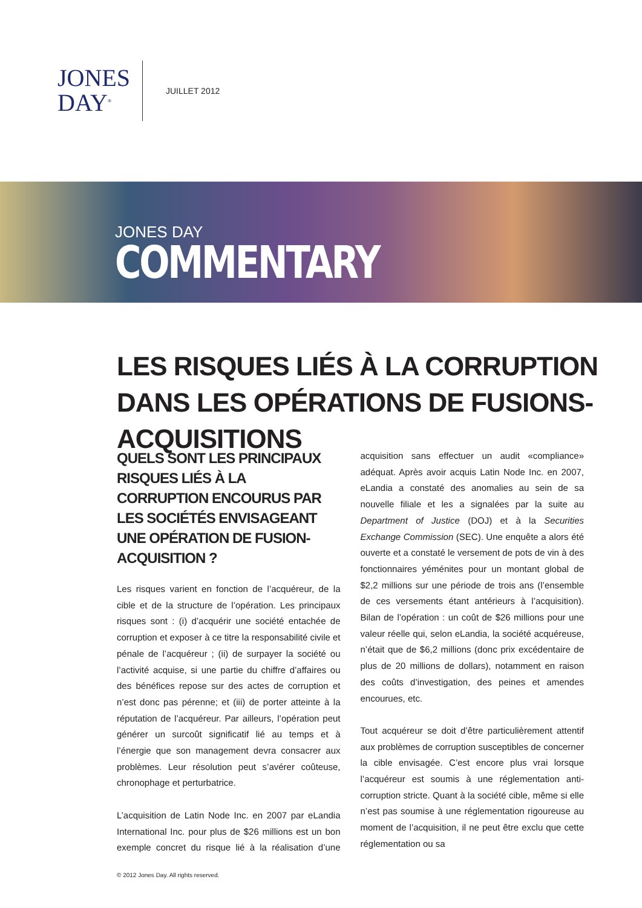JONES
DAY<sup>®</sup>
JUILLET 2012
JONES DAY
COMMENTARY
LES RISQUES LIÉS À LA CORRUPTION DANS LES OPÉRATIONS DE FUSIONS-ACQUISITIONS
QUELS SONT LES PRINCIPAUX RISQUES LIÉS À LA CORRUPTION ENCOURUS PAR LES SOCIÉTÉS ENVISAGEANT UNE OPÉRATION DE FUSION-ACQUISITION ?
Les risques varient en fonction de l’acquéreur, de la cible et de la structure de l’opération. Les principaux risques sont : (i) d’acquérir une société entachée de corruption et exposer à ce titre la responsabilité civile et pénale de l’acquéreur ; (ii) de surpayer la société ou l’activité acquise, si une partie du chiffre d’affaires ou des bénéfices repose sur des actes de corruption et n’est donc pas pérenne; et (iii) de porter atteinte à la réputation de l’acquéreur. Par ailleurs, l’opération peut générer un surcoût significatif lié au temps et à l’énergie que son management devra consacrer aux problèmes. Leur résolution peut s’avérer coûteuse, chronophage et perturbatrice.
L’acquisition de Latin Node Inc. en 2007 par eLandia International Inc. pour plus de $26 millions est un bon exemple concret du risque lié à la réalisation d’une acquisition sans effectuer un audit «compliance» adéquat. Après avoir acquis Latin Node Inc. en 2007, eLandia a constaté des anomalies au sein de sa nouvelle filiale et les a signalées par la suite au Department of Justice (DOJ) et à la Securities Exchange Commission (SEC). Une enquête a alors été ouverte et a constaté le versement de pots de vin à des fonctionnaires yéménites pour un montant global de $2,2 millions sur une période de trois ans (l’ensemble de ces versements étant antérieurs à l’acquisition). Bilan de l’opération : un coût de $26 millions pour une valeur réelle qui, selon eLandia, la société acquéreuse, n’était que de $6,2 millions (donc prix excédentaire de plus de 20 millions de dollars), notamment en raison des coûts d’investigation, des peines et amendes encourues, etc.
Tout acquéreur se doit d’être particulièrement attentif aux problèmes de corruption susceptibles de concerner la cible envisagée. C’est encore plus vrai lorsque l’acquéreur est soumis à une réglementation anti-corruption stricte. Quant à la société cible, même si elle n’est pas soumise à une réglementation rigoureuse au moment de l’acquisition, il ne peut être exclu que cette réglementation ou sa
© 2012 Jones Day. All rights reserved.